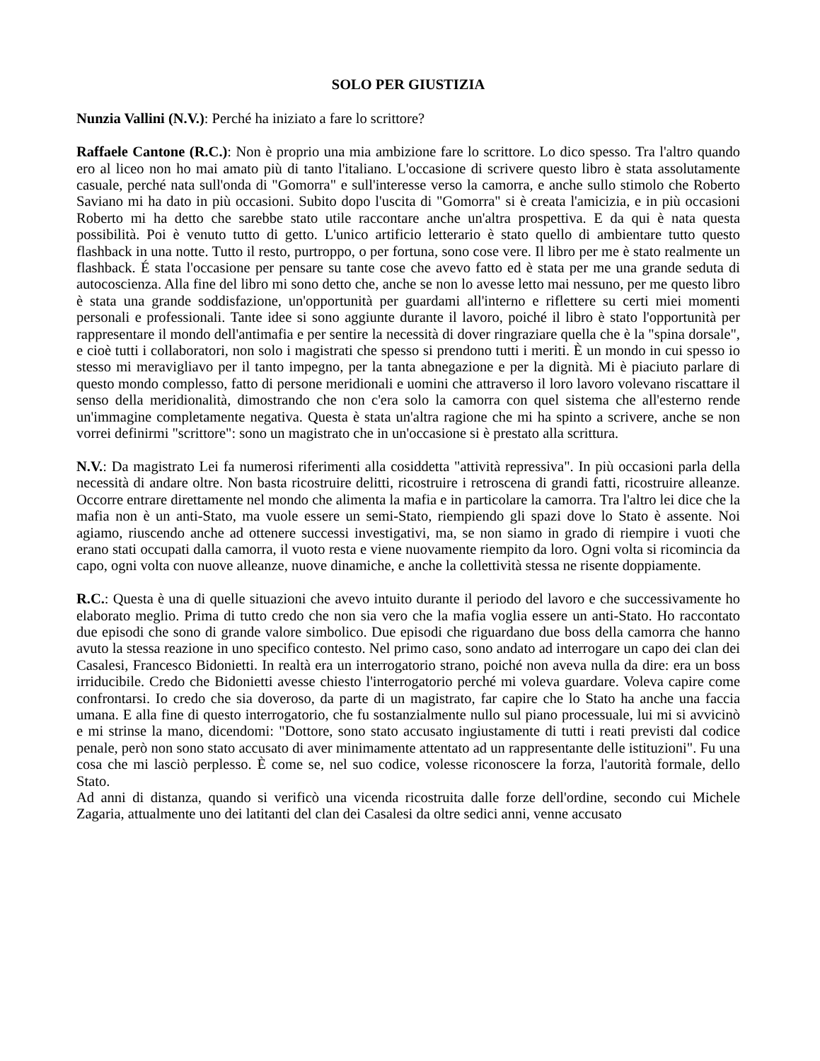SOLO PER GIUSTIZIA
Nunzia Vallini (N.V.): Perché ha iniziato a fare lo scrittore?
Raffaele Cantone (R.C.): Non è proprio una mia ambizione fare lo scrittore. Lo dico spesso. Tra l'altro quando ero al liceo non ho mai amato più di tanto l'italiano. L'occasione di scrivere questo libro è stata assolutamente casuale, perché nata sull'onda di "Gomorra" e sull'interesse verso la camorra, e anche sullo stimolo che Roberto Saviano mi ha dato in più occasioni. Subito dopo l'uscita di "Gomorra" si è creata l'amicizia, e in più occasioni Roberto mi ha detto che sarebbe stato utile raccontare anche un'altra prospettiva. E da qui è nata questa possibilità. Poi è venuto tutto di getto. L'unico artificio letterario è stato quello di ambientare tutto questo flashback in una notte. Tutto il resto, purtroppo, o per fortuna, sono cose vere. Il libro per me è stato realmente un flashback. É stata l'occasione per pensare su tante cose che avevo fatto ed è stata per me una grande seduta di autocoscienza. Alla fine del libro mi sono detto che, anche se non lo avesse letto mai nessuno, per me questo libro è stata una grande soddisfazione, un'opportunità per guardami all'interno e riflettere su certi miei momenti personali e professionali. Tante idee si sono aggiunte durante il lavoro, poiché il libro è stato l'opportunità per rappresentare il mondo dell'antimafia e per sentire la necessità di dover ringraziare quella che è la "spina dorsale", e cioè tutti i collaboratori, non solo i magistrati che spesso si prendono tutti i meriti. È un mondo in cui spesso io stesso mi meravigliavo per il tanto impegno, per la tanta abnegazione e per la dignità. Mi è piaciuto parlare di questo mondo complesso, fatto di persone meridionali e uomini che attraverso il loro lavoro volevano riscattare il senso della meridionalità, dimostrando che non c'era solo la camorra con quel sistema che all'esterno rende un'immagine completamente negativa. Questa è stata un'altra ragione che mi ha spinto a scrivere, anche se non vorrei definirmi "scrittore": sono un magistrato che in un'occasione si è prestato alla scrittura.
N.V.: Da magistrato Lei fa numerosi riferimenti alla cosiddetta "attività repressiva". In più occasioni parla della necessità di andare oltre. Non basta ricostruire delitti, ricostruire i retroscena di grandi fatti, ricostruire alleanze. Occorre entrare direttamente nel mondo che alimenta la mafia e in particolare la camorra. Tra l'altro lei dice che la mafia non è un anti-Stato, ma vuole essere un semi-Stato, riempiendo gli spazi dove lo Stato è assente. Noi agiamo, riuscendo anche ad ottenere successi investigativi, ma, se non siamo in grado di riempire i vuoti che erano stati occupati dalla camorra, il vuoto resta e viene nuovamente riempito da loro. Ogni volta si ricomincia da capo, ogni volta con nuove alleanze, nuove dinamiche, e anche la collettività stessa ne risente doppiamente.
R.C.: Questa è una di quelle situazioni che avevo intuito durante il periodo del lavoro e che successivamente ho elaborato meglio. Prima di tutto credo che non sia vero che la mafia voglia essere un anti-Stato. Ho raccontato due episodi che sono di grande valore simbolico. Due episodi che riguardano due boss della camorra che hanno avuto la stessa reazione in uno specifico contesto. Nel primo caso, sono andato ad interrogare un capo dei clan dei Casalesi, Francesco Bidonietti. In realtà era un interrogatorio strano, poiché non aveva nulla da dire: era un boss irriducibile. Credo che Bidonietti avesse chiesto l'interrogatorio perché mi voleva guardare. Voleva capire come confrontarsi. Io credo che sia doveroso, da parte di un magistrato, far capire che lo Stato ha anche una faccia umana. E alla fine di questo interrogatorio, che fu sostanzialmente nullo sul piano processuale, lui mi si avvicinò e mi strinse la mano, dicendomi: "Dottore, sono stato accusato ingiustamente di tutti i reati previsti dal codice penale, però non sono stato accusato di aver minimamente attentato ad un rappresentante delle istituzioni". Fu una cosa che mi lasciò perplesso. È come se, nel suo codice, volesse riconoscere la forza, l'autorità formale, dello Stato.
Ad anni di distanza, quando si verificò una vicenda ricostruita dalle forze dell'ordine, secondo cui Michele Zagaria, attualmente uno dei latitanti del clan dei Casalesi da oltre sedici anni, venne accusato